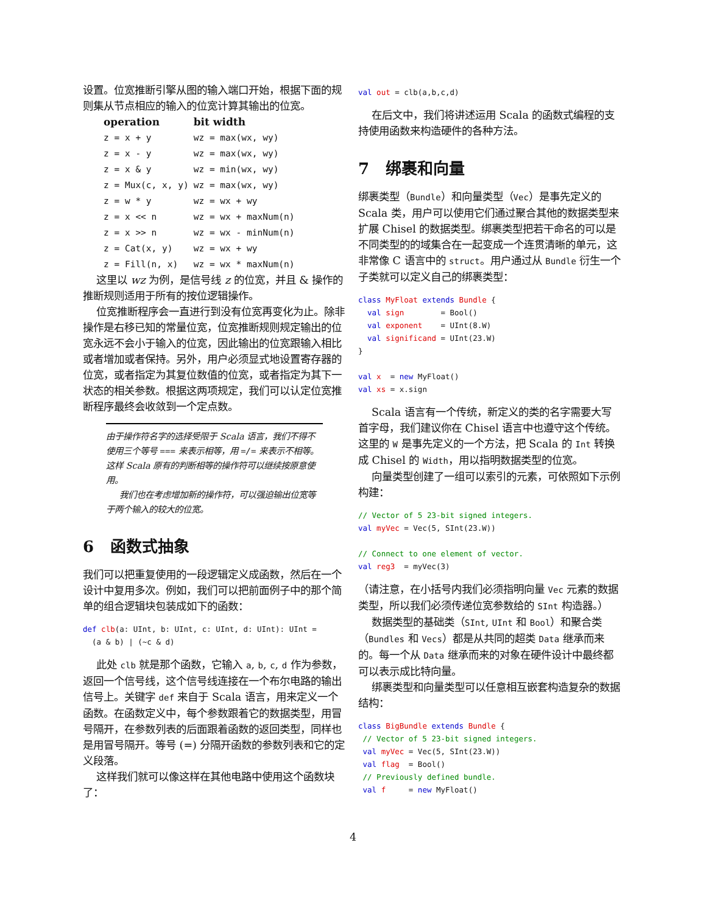设置。位宽推断引擎从图的输入端口开始，根据下面的规则集从节点相应的输入的位宽计算其输出的位宽。
| operation | bit width |
| --- | --- |
| z = x + y | wz = max(wx, wy) |
| z = x - y | wz = max(wx, wy) |
| z = x & y | wz = min(wx, wy) |
| z = Mux(c, x, y) | wz = max(wx, wy) |
| z = w * y | wz = wx + wy |
| z = x << n | wz = wx + maxNum(n) |
| z = x >> n | wz = wx - minNum(n) |
| z = Cat(x, y) | wz = wx + wy |
| z = Fill(n, x) | wz = wx * maxNum(n) |
这里以 wz 为例，是信号线 z 的位宽，并且 & 操作的推断规则适用于所有的按位逻辑操作。
位宽推断程序会一直进行到没有位宽再变化为止。除非操作是右移已知的常量位宽，位宽推断规则规定输出的位宽永远不会小于输入的位宽，因此输出的位宽跟输入相比或者增加或者保持。另外，用户必须显式地设置寄存器的位宽，或者指定为其复位数值的位宽，或者指定为其下一状态的相关参数。根据这两项规定，我们可以认定位宽推断程序最终会收敛到一个定点数。
由于操作符名字的选择受限于 Scala 语言，我们不得不使用三个等号 === 来表示相等，用 =/= 来表示不相等。这样 Scala 原有的判断相等的操作符可以继续按原意使用。
我们也在考虑增加新的操作符，可以强迫输出位宽等于两个输入的较大的位宽。
6 函数式抽象
我们可以把重复使用的一段逻辑定义成函数，然后在一个设计中复用多次。例如，我们可以把前面例子中的那个简单的组合逻辑块包装成如下的函数：
def clb(a: UInt, b: UInt, c: UInt, d: UInt): UInt =
  (a & b) | (~c & d)
此处 clb 就是那个函数，它输入 a, b, c, d 作为参数，返回一个信号线，这个信号线连接在一个布尔电路的输出信号上。关键字 def 来自于 Scala 语言，用来定义一个函数。在函数定义中，每个参数跟着它的数据类型，用冒号隔开，在参数列表的后面跟着函数的返回类型，同样也是用冒号隔开。等号 (=) 分隔开函数的参数列表和它的定义段落。
这样我们就可以像这样在其他电路中使用这个函数块了：
val out = clb(a,b,c,d)
在后文中，我们将讲述运用 Scala 的函数式编程的支持使用函数来构造硬件的各种方法。
7 绑裹和向量
绑裹类型（Bundle）和向量类型（Vec）是事先定义的 Scala 类，用户可以使用它们通过聚合其他的数据类型来扩展 Chisel 的数据类型。绑裹类型把若干命名的可以是不同类型的的域集合在一起变成一个连贯清晰的单元，这非常像 C 语言中的 struct。用户通过从 Bundle 衍生一个子类就可以定义自己的绑裹类型：
class MyFloat extends Bundle {
  val sign        = Bool()
  val exponent    = UInt(8.W)
  val significand = UInt(23.W)
}

val x  = new MyFloat()
val xs = x.sign
Scala 语言有一个传统，新定义的类的名字需要大写首字母，我们建议你在 Chisel 语言中也遵守这个传统。这里的 W 是事先定义的一个方法，把 Scala 的 Int 转换成 Chisel 的 Width，用以指明数据类型的位宽。
向量类型创建了一组可以索引的元素，可依照如下示例构建：
// Vector of 5 23-bit signed integers.
val myVec = Vec(5, SInt(23.W))

// Connect to one element of vector.
val reg3  = myVec(3)
（请注意，在小括号内我们必须指明向量 Vec 元素的数据类型，所以我们必须传递位宽参数给的 SInt 构造器。）
数据类型的基础类（SInt, UInt 和 Bool）和聚合类（Bundles 和 Vecs）都是从共同的超类 Data 继承而来的。每一个从 Data 继承而来的对象在硬件设计中最终都可以表示成比特向量。
绑裹类型和向量类型可以任意相互嵌套构造复杂的数据结构：
class BigBundle extends Bundle {
 // Vector of 5 23-bit signed integers.
 val myVec = Vec(5, SInt(23.W))
 val flag  = Bool()
 // Previously defined bundle.
 val f     = new MyFloat()
4